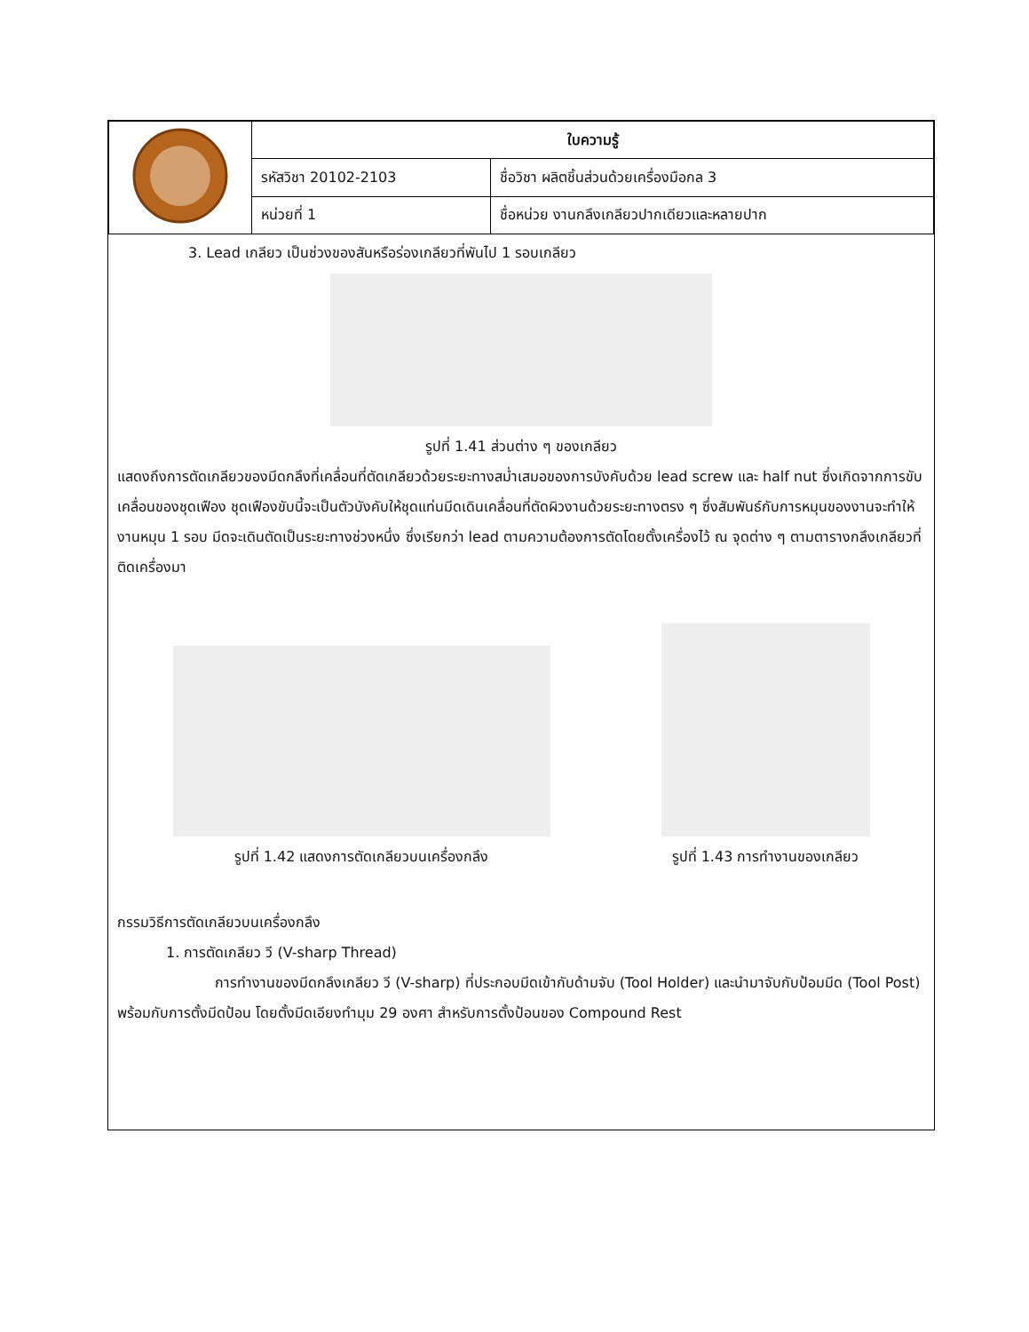| | ใบความรู้ | |
| | รหัสวิชา 20102-2103 | ชื่อวิชา ผลิตชิ้นส่วนด้วยเครื่องมือกล 3 |
| | หน่วยที่ 1 | ชื่อหน่วย งานกลึงเกลียวปากเดียวและหลายปาก |
3. Lead เกลียว เป็นช่วงของสันหรือร่องเกลียวที่พันไป 1 รอบเกลียว
รูปที่ 1.41 ส่วนต่าง ๆ ของเกลียว
แสดงถึงการตัดเกลียวของมีดกลึงที่เคลื่อนที่ตัดเกลียวด้วยระยะทางสม่ำเสมอของการบังคับด้วย lead screw และ half nut ซึ่งเกิดจากการขับเคลื่อนของชุดเฟือง ชุดเฟืองขับนี้จะเป็นตัวบังคับให้ชุดแท่นมีดเดินเคลื่อนที่ตัดผิวงานด้วยระยะทางตรง ๆ ซึ่งสัมพันธ์กับการหมุนของงานจะทำให้งานหมุน 1 รอบ มีดจะเดินตัดเป็นระยะทางช่วงหนึ่ง ซึ่งเรียกว่า lead ตามความต้องการตัดโดยตั้งเครื่องไว้ ณ จุดต่าง ๆ ตามตารางกลึงเกลียวที่ติดเครื่องมา
รูปที่ 1.42 แสดงการตัดเกลียวบนเครื่องกลึง
รูปที่ 1.43 การทำงานของเกลียว
กรรมวิธีการตัดเกลียวบนเครื่องกลึง
1. การตัดเกลียว วี (V-sharp Thread)
การทำงานของมีดกลึงเกลียว วี (V-sharp) ที่ประกอบมีดเข้ากับด้ามจับ (Tool Holder) และนำมาจับกับป้อมมีด (Tool Post) พร้อมกับการตั้งมีดป้อน โดยตั้งมีดเอียงทำมุม 29 องศา สำหรับการตั้งป้อนของ Compound Rest